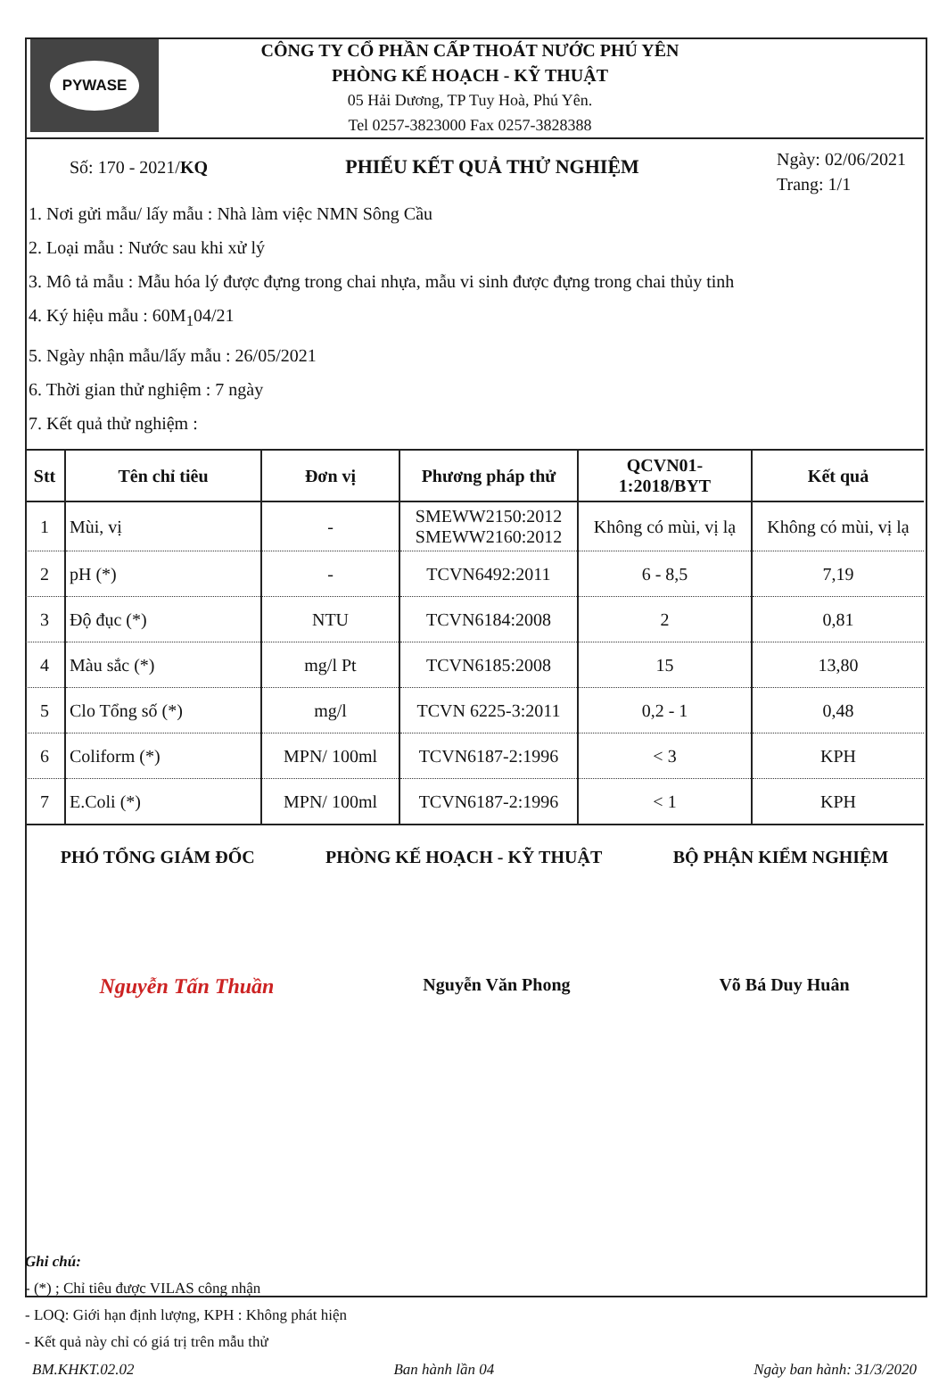PYWASE
CÔNG TY CỔ PHẦN CẤP THOÁT NƯỚC PHÚ YÊN
PHÒNG KẾ HOẠCH - KỸ THUẬT
05 Hải Dương, TP Tuy Hoà, Phú Yên.
Tel 0257-3823000 Fax 0257-3828388
Số: 170 - 2021/KQ PHIẾU KẾT QUẢ THỬ NGHIỆM
Ngày: 02/06/2021
Trang: 1/1
1. Nơi gửi mẫu/ lấy mẫu : Nhà làm việc NMN Sông Cầu
2. Loại mẫu : Nước sau khi xử lý
3. Mô tả mẫu : Mẫu hóa lý được đựng trong chai nhựa, mẫu vi sinh được đựng trong chai thủy tinh
4. Ký hiệu mẫu : 60M<sub>1</sub>04/21
5. Ngày nhận mẫu/lấy mẫu : 26/05/2021
6. Thời gian thử nghiệm : 7 ngày
7. Kết quả thử nghiệm :
| Stt | Tên chỉ tiêu | Đơn vị | Phương pháp thử | QCVN01- 1:2018/BYT | Kết quả |
| --- | --- | --- | --- | --- | --- |
| 1 | Mùi, vị | - | SMEWW2150:2012 SMEWW2160:2012 | Không có mùi, vị lạ | Không có mùi, vị lạ |
| 2 | pH (*) | - | TCVN6492:2011 | 6 - 8,5 | 7,19 |
| 3 | Độ đục (*) | NTU | TCVN6184:2008 | 2 | 0,81 |
| 4 | Màu sắc (*) | mg/l Pt | TCVN6185:2008 | 15 | 13,80 |
| 5 | Clo Tổng số (*) | mg/l | TCVN 6225-3:2011 | 0,2 - 1 | 0,48 |
| 6 | Coliform (*) | MPN/ 100ml | TCVN6187-2:1996 | < 3 | KPH |
| 7 | E.Coli (*) | MPN/ 100ml | TCVN6187-2:1996 | < 1 | KPH |
PHÓ TỔNG GIÁM ĐỐC PHÒNG KẾ HOẠCH - KỸ THUẬT BỘ PHẬN KIỂM NGHIỆM
Nguyễn Tấn Thuần Nguyễn Văn Phong Võ Bá Duy Huân
Ghi chú:
- (*) ; Chỉ tiêu được VILAS công nhận
- LOQ: Giới hạn định lượng, KPH : Không phát hiện
- Kết quả này chỉ có giá trị trên mẫu thử
BM.KHKT.02.02 Ban hành lần 04 Ngày ban hành: 31/3/2020